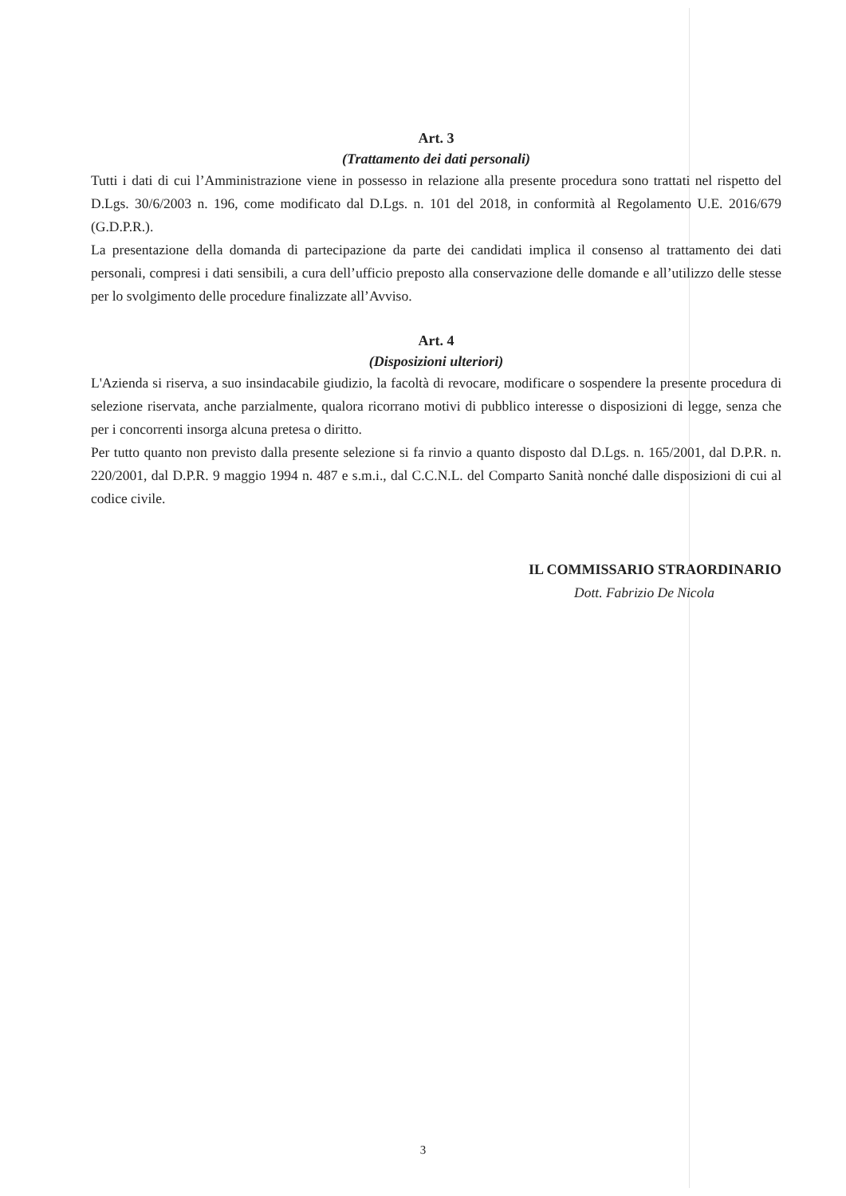Art. 3
(Trattamento dei dati personali)
Tutti i dati di cui l’Amministrazione viene in possesso in relazione alla presente procedura sono trattati nel rispetto del D.Lgs. 30/6/2003 n. 196, come modificato dal D.Lgs. n. 101 del 2018, in conformità al Regolamento U.E. 2016/679 (G.D.P.R.).
La presentazione della domanda di partecipazione da parte dei candidati implica il consenso al trattamento dei dati personali, compresi i dati sensibili, a cura dell’ufficio preposto alla conservazione delle domande e all’utilizzo delle stesse per lo svolgimento delle procedure finalizzate all’Avviso.
Art. 4
(Disposizioni ulteriori)
L'Azienda si riserva, a suo insindacabile giudizio, la facoltà di revocare, modificare o sospendere la presente procedura di selezione riservata, anche parzialmente, qualora ricorrano motivi di pubblico interesse o disposizioni di legge, senza che per i concorrenti insorga alcuna pretesa o diritto.
Per tutto quanto non previsto dalla presente selezione si fa rinvio a quanto disposto dal D.Lgs. n. 165/2001, dal D.P.R. n. 220/2001, dal D.P.R. 9 maggio 1994 n. 487 e s.m.i., dal C.C.N.L. del Comparto Sanità nonché dalle disposizioni di cui al codice civile.
IL COMMISSARIO STRAORDINARIO
Dott. Fabrizio De Nicola
3